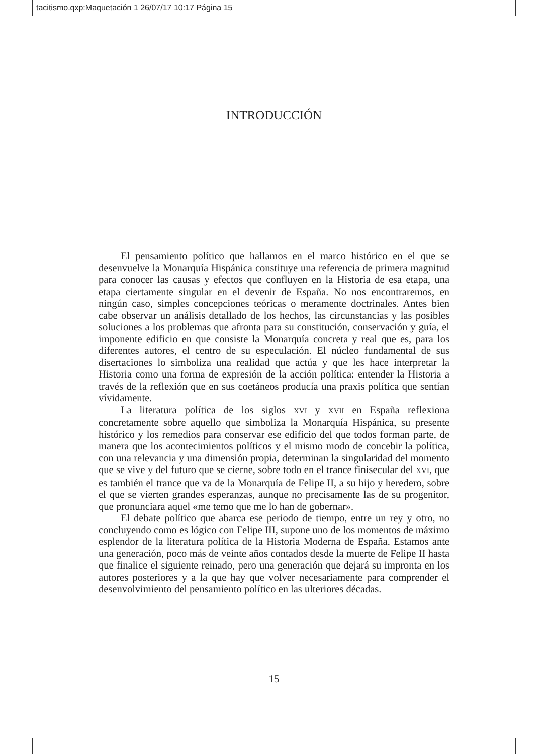tacitismo.qxp:Maquetación 1 26/07/17 10:17 Página 15
INTRODUCCIÓN
El pensamiento político que hallamos en el marco histórico en el que se desenvuelve la Monarquía Hispánica constituye una referencia de primera magnitud para conocer las causas y efectos que confluyen en la Historia de esa etapa, una etapa ciertamente singular en el devenir de España. No nos encontraremos, en ningún caso, simples concepciones teóricas o meramente doctrinales. Antes bien cabe observar un análisis detallado de los hechos, las circunstancias y las posibles soluciones a los problemas que afronta para su constitución, conservación y guía, el imponente edificio en que consiste la Monarquía concreta y real que es, para los diferentes autores, el centro de su especulación. El núcleo fundamental de sus disertaciones lo simboliza una realidad que actúa y que les hace interpretar la Historia como una forma de expresión de la acción política: entender la Historia a través de la reflexión que en sus coetáneos producía una praxis política que sentían vívidamente.
La literatura política de los siglos XVI y XVII en España reflexiona concretamente sobre aquello que simboliza la Monarquía Hispánica, su presente histórico y los remedios para conservar ese edificio del que todos forman parte, de manera que los acontecimientos políticos y el mismo modo de concebir la política, con una relevancia y una dimensión propia, determinan la singularidad del momento que se vive y del futuro que se cierne, sobre todo en el trance finisecular del XVI, que es también el trance que va de la Monarquía de Felipe II, a su hijo y heredero, sobre el que se vierten grandes esperanzas, aunque no precisamente las de su progenitor, que pronunciara aquel «me temo que me lo han de gobernar».
El debate político que abarca ese periodo de tiempo, entre un rey y otro, no concluyendo como es lógico con Felipe III, supone uno de los momentos de máximo esplendor de la literatura política de la Historia Moderna de España. Estamos ante una generación, poco más de veinte años contados desde la muerte de Felipe II hasta que finalice el siguiente reinado, pero una generación que dejará su impronta en los autores posteriores y a la que hay que volver necesariamente para comprender el desenvolvimiento del pensamiento político en las ulteriores décadas.
15